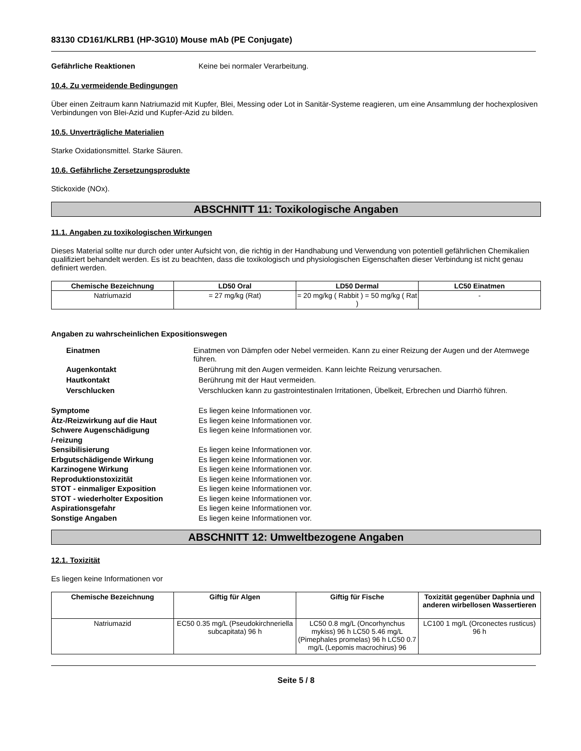83130 CD161/KLRB1 (HP-3G10) Mouse mAb (PE Conjugate)
Gefährliche Reaktionen Keine bei normaler Verarbeitung.
10.4. Zu vermeidende Bedingungen
Über einen Zeitraum kann Natriumazid mit Kupfer, Blei, Messing oder Lot in Sanitär-Systeme reagieren, um eine Ansammlung der hochexplosiven Verbindungen von Blei-Azid und Kupfer-Azid zu bilden.
10.5. Unverträgliche Materialien
Starke Oxidationsmittel. Starke Säuren.
10.6. Gefährliche Zersetzungsprodukte
Stickoxide (NOx).
ABSCHNITT 11: Toxikologische Angaben
11.1. Angaben zu toxikologischen Wirkungen
Dieses Material sollte nur durch oder unter Aufsicht von, die richtig in der Handhabung und Verwendung von potentiell gefährlichen Chemikalien qualifiziert behandelt werden. Es ist zu beachten, dass die toxikologisch und physiologischen Eigenschaften dieser Verbindung ist nicht genau definiert werden.
| Chemische Bezeichnung | LD50 Oral | LD50 Dermal | LC50 Einatmen |
| --- | --- | --- | --- |
| Natriumazid | = 27 mg/kg (Rat) | = 20 mg/kg ( Rabbit ) = 50 mg/kg ( Rat ) | - |
Angaben zu wahrscheinlichen Expositionswegen
Einatmen Einatmen von Dämpfen oder Nebel vermeiden. Kann zu einer Reizung der Augen und der Atemwege führen.
Augenkontakt Berührung mit den Augen vermeiden. Kann leichte Reizung verursachen.
Hautkontakt Berührung mit der Haut vermeiden.
Verschlucken Verschlucken kann zu gastrointestinalen Irritationen, Übelkeit, Erbrechen und Diarrhö führen.
Symptome Es liegen keine Informationen vor.
Ätz-/Reizwirkung auf die Haut Es liegen keine Informationen vor.
Schwere Augenschädigung
/-reizung
Es liegen keine Informationen vor.
Sensibilisierung Es liegen keine Informationen vor.
Erbgutschädigende Wirkung Es liegen keine Informationen vor.
Karzinogene Wirkung Es liegen keine Informationen vor.
Reproduktionstoxizität Es liegen keine Informationen vor.
STOT - einmaliger Exposition Es liegen keine Informationen vor.
STOT - wiederholter Exposition Es liegen keine Informationen vor.
Aspirationsgefahr Es liegen keine Informationen vor.
Sonstige Angaben Es liegen keine Informationen vor.
ABSCHNITT 12: Umweltbezogene Angaben
12.1. Toxizität
Es liegen keine Informationen vor
| Chemische Bezeichnung | Giftig für Algen | Giftig für Fische | Toxizität gegenüber Daphnia und anderen wirbellosen Wassertieren |
| --- | --- | --- | --- |
| Natriumazid | EC50 0.35 mg/L (Pseudokirchneriella subcapitata) 96 h | LC50 0.8 mg/L (Oncorhynchus mykiss) 96 h LC50 5.46 mg/L (Pimephales promelas) 96 h LC50 0.7 mg/L (Lepomis macrochirus) 96 | LC100 1 mg/L (Orconectes rusticus) 96 h |
Seite 5 / 8